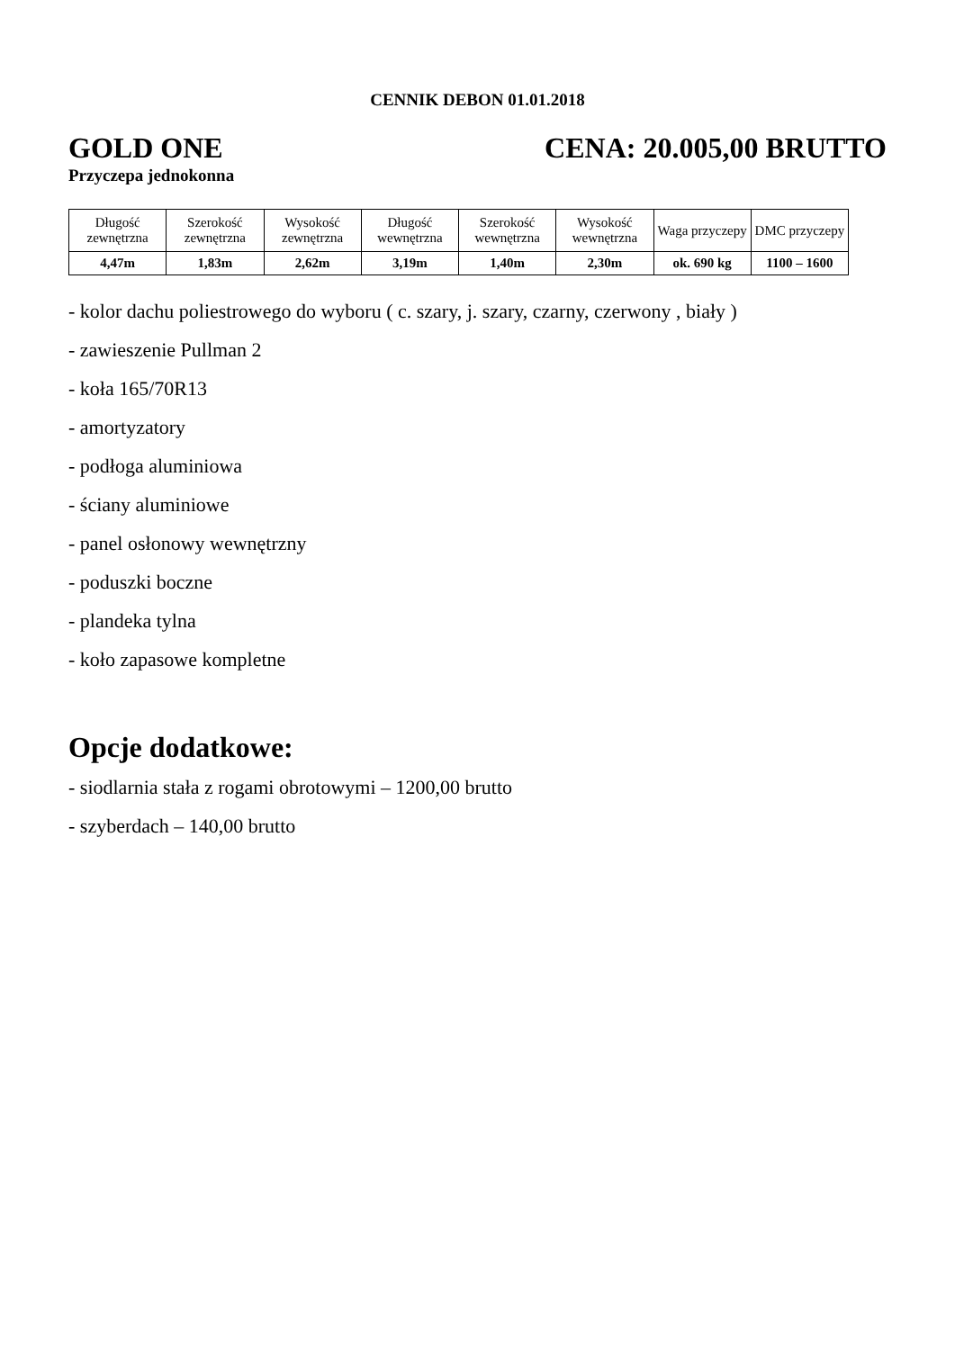CENNIK DEBON 01.01.2018
GOLD ONE CENA: 20.005,00 BRUTTO
Przyczepa jednokonna
| Długość zewnętrzna | Szerokość zewnętrzna | Wysokość zewnętrzna | Długość wewnętrzna | Szerokość wewnętrzna | Wysokość wewnętrzna | Waga przyczepy | DMC przyczepy |
| 4,47m | 1,83m | 2,62m | 3,19m | 1,40m | 2,30m | ok. 690 kg | 1100 – 1600 |
- kolor dachu poliestrowego do wyboru ( c. szary, j. szary, czarny, czerwony , biały )
- zawieszenie Pullman 2
- koła 165/70R13
- amortyzatory
- podłoga aluminiowa
- ściany aluminiowe
- panel osłonowy wewnętrzny
- poduszki boczne
- plandeka tylna
- koło zapasowe kompletne
Opcje dodatkowe:
- siodlarnia stała z rogami obrotowymi – 1200,00 brutto
- szyberdach – 140,00 brutto